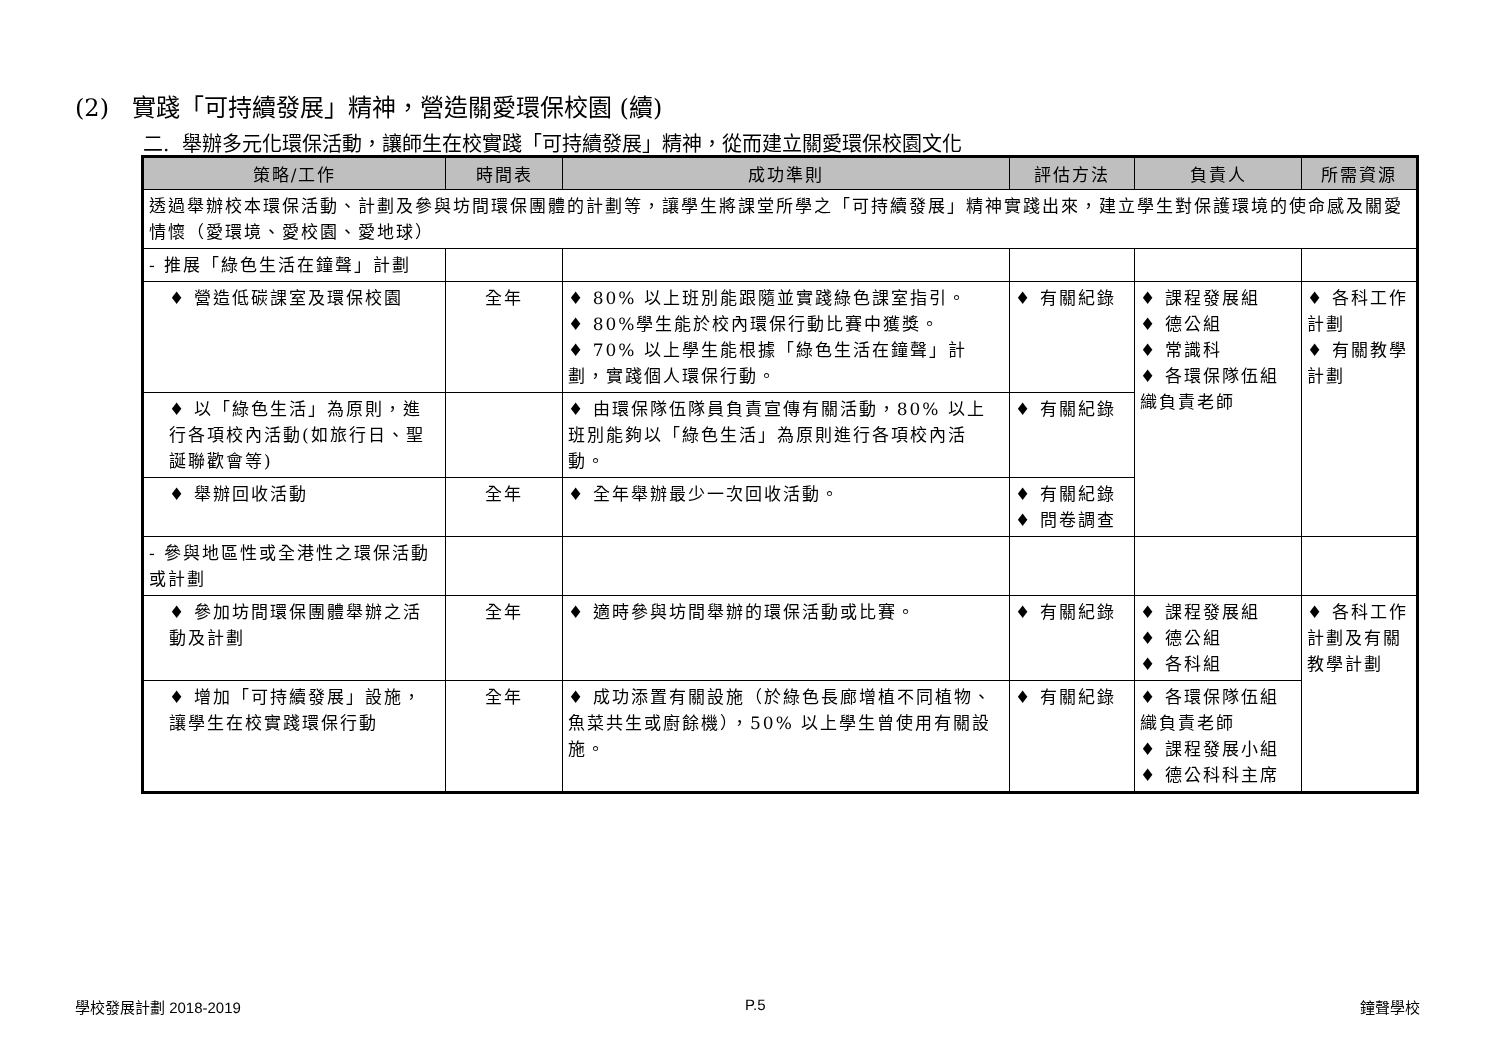(2) 實踐「可持續發展」精神，營造關愛環保校園 (續)
二. 舉辦多元化環保活動，讓師生在校實踐「可持續發展」精神，從而建立關愛環保校園文化
| 策略/工作 | 時間表 | 成功準則 | 評估方法 | 負責人 | 所需資源 |
| --- | --- | --- | --- | --- | --- |
| 透過舉辦校本環保活動、計劃及參與坊間環保團體的計劃等，讓學生將課堂所學之「可持續發展」精神實踐出來，建立學生對保護環境的使命感及關愛情懷（愛環境、愛校園、愛地球） | | | | | |
| - 推展「綠色生活在鐘聲」計劃 | | | | | |
| ♦ 營造低碳課室及環保校園 | 全年 | ♦ 80% 以上班別能跟隨並實踐綠色課室指引。 ♦ 80%學生能於校內環保行動比賽中獲獎。 ♦ 70% 以上學生能根據「綠色生活在鐘聲」計劃，實踐個人環保行動。 | ♦ 有關紀錄 | ♦ 課程發展組 ♦ 德公組 ♦ 常識科 ♦ 各環保隊伍組織負責老師 | ♦ 各科工作計劃 ♦ 有關教學計劃 |
| ♦ 以「綠色生活」為原則，進行各項校內活動(如旅行日、聖誕聯歡會等) | | ♦ 由環保隊伍隊員負責宣傳有關活動，80% 以上班別能夠以「綠色生活」為原則進行各項校內活動。 | ♦ 有關紀錄 | | |
| ♦ 舉辦回收活動 | 全年 | ♦ 全年舉辦最少一次回收活動。 | ♦ 有關紀錄 ♦ 問卷調查 | | |
| - 參與地區性或全港性之環保活動或計劃 | | | | | |
| ♦ 參加坊間環保團體舉辦之活動及計劃 | 全年 | ♦ 適時參與坊間舉辦的環保活動或比賽。 | ♦ 有關紀錄 | ♦ 課程發展組 ♦ 德公組 ♦ 各科組 | ♦ 各科工作計劃及有關教學計劃 |
| ♦ 增加「可持續發展」設施，讓學生在校實踐環保行動 | 全年 | ♦ 成功添置有關設施（於綠色長廊增植不同植物、魚菜共生或廚餘機），50% 以上學生曾使用有關設施。 | ♦ 有關紀錄 | ♦ 各環保隊伍組織負責老師 ♦ 課程發展小組 ♦ 德公科科主席 | |
學校發展計劃 2018-2019 P.5 鐘聲學校